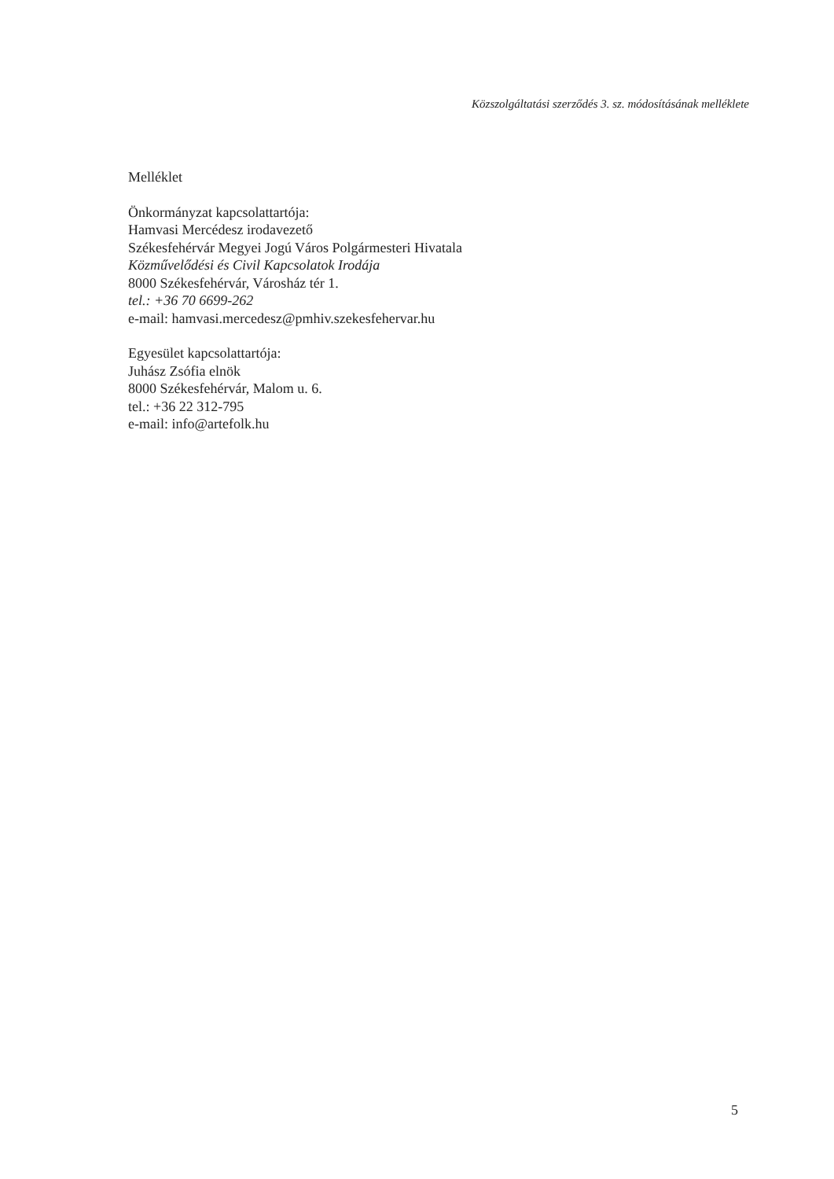Közszolgáltatási szerződés 3. sz. módosításának melléklete
Melléklet
Önkormányzat kapcsolattartója:
Hamvasi Mercédesz irodavezető
Székesfehérvár Megyei Jogú Város Polgármesteri Hivatala
Közművelődési és Civil Kapcsolatok Irodája
8000 Székesfehérvár, Városház tér 1.
tel.: +36 70 6699-262
e-mail: hamvasi.mercedesz@pmhiv.szekesfehervar.hu
Egyesület kapcsolattartója:
Juhász Zsófia elnök
8000 Székesfehérvár, Malom u. 6.
tel.: +36 22 312-795
e-mail: info@artefolk.hu
5